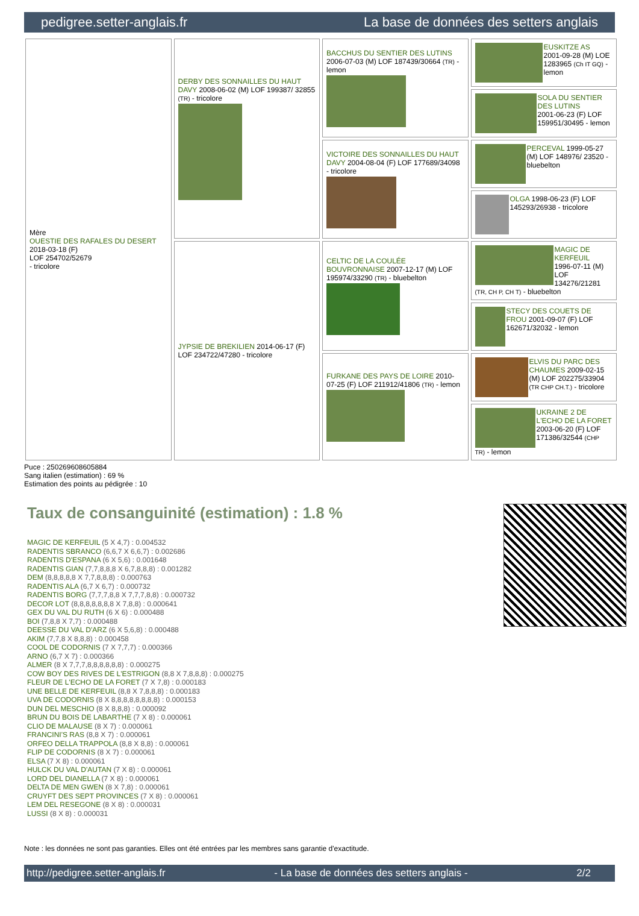pedigree.setter-anglais.fr La base de données des setters anglais
| Mère OUESTIE DES RAFALES DU DESERT 2018-03-18 (F) LOF 254702/52679 - tricolore | DERBY DES SONNAILLES DU HAUT DAVY 2008-06-02 (M) LOF 199387/ 32855 (TR) - tricolore | BACCHUS DU SENTIER DES LUTINS 2006-07-03 (M) LOF 187439/30664 (TR) - lemon | EUSKITZE AS 2001-09-28 (M) LOE 1283965 (Ch IT GQ) - lemon |
| | | | SOLA DU SENTIER DES LUTINS 2001-06-23 (F) LOF 159951/30495 - lemon |
| | | VICTOIRE DES SONNAILLES DU HAUT DAVY 2004-08-04 (F) LOF 177689/34098 - tricolore | PERCEVAL 1999-05-27 (M) LOF 148976/ 23520 - bluebelton |
| | | | OLGA 1998-06-23 (F) LOF 145293/26938 - tricolore |
| | JYPSIE DE BREKILIEN 2014-06-17 (F) LOF 234722/47280 - tricolore | CELTIC DE LA COULÉE BOUVRONNAISE 2007-12-17 (M) LOF 195974/33290 (TR) - bluebelton | MAGIC DE KERFEUIL 1996-07-11 (M) LOF 134276/21281 (TR, CH P, CH T) - bluebelton |
| | | | STECY DES COUETS DE FROU 2001-09-07 (F) LOF 162671/32032 - lemon |
| | | FURKANE DES PAYS DE LOIRE 2010-07-25 (F) LOF 211912/41806 (TR) - lemon | ELVIS DU PARC DES CHAUMES 2009-02-15 (M) LOF 202275/33904 (TR CHP CH.T.) - tricolore |
| | | | UKRAINE 2 DE L'ECHO DE LA FORET 2003-06-20 (F) LOF 171386/32544 (CHP TR) - lemon |
Puce : 250269608605884
Sang italien (estimation) : 69 %
Estimation des points au pédigrée : 10
Taux de consanguinité (estimation) : 1.8 %
MAGIC DE KERFEUIL (5 X 4,7) : 0.004532
RADENTIS SBRANCO (6,6,7 X 6,6,7) : 0.002686
RADENTIS D'ESPANA (6 X 5,6) : 0.001648
RADENTIS GIAN (7,7,8,8,8 X 6,7,8,8,8) : 0.001282
DEM (8,8,8,8,8 X 7,7,8,8,8) : 0.000763
RADENTIS ALA (6,7 X 6,7) : 0.000732
RADENTIS BORG (7,7,7,8,8 X 7,7,7,8,8) : 0.000732
DECOR LOT (8,8,8,8,8,8,8 X 7,8,8) : 0.000641
GEX DU VAL DU RUTH (6 X 6) : 0.000488
BOI (7,8,8 X 7,7) : 0.000488
DEESSE DU VAL D'ARZ (6 X 5,6,8) : 0.000488
AKIM (7,7,8 X 8,8,8) : 0.000458
COOL DE CODORNIS (7 X 7,7,7) : 0.000366
ARNO (6,7 X 7) : 0.000366
ALMER (8 X 7,7,7,8,8,8,8,8,8) : 0.000275
COW BOY DES RIVES DE L'ESTRIGON (8,8 X 7,8,8,8) : 0.000275
FLEUR DE L'ECHO DE LA FORET (7 X 7,8) : 0.000183
UNE BELLE DE KERFEUIL (8,8 X 7,8,8,8) : 0.000183
UVA DE CODORNIS (8 X 8,8,8,8,8,8,8,8) : 0.000153
DUN DEL MESCHIO (8 X 8,8,8) : 0.000092
BRUN DU BOIS DE LABARTHE (7 X 8) : 0.000061
CLIO DE MALAUSE (8 X 7) : 0.000061
FRANCINI'S RAS (8,8 X 7) : 0.000061
ORFEO DELLA TRAPPOLA (8,8 X 8,8) : 0.000061
FLIP DE CODORNIS (8 X 7) : 0.000061
ELSA (7 X 8) : 0.000061
HULCK DU VAL D'AUTAN (7 X 8) : 0.000061
LORD DEL DIANELLA (7 X 8) : 0.000061
DELTA DE MEN GWEN (8 X 7,8) : 0.000061
CRUYFT DES SEPT PROVINCES (7 X 8) : 0.000061
LEM DEL RESEGONE (8 X 8) : 0.000031
LUSSI (8 X 8) : 0.000031
Note : les données ne sont pas garanties. Elles ont été entrées par les membres sans garantie d'exactitude.
http://pedigree.setter-anglais.fr - La base de données des setters anglais - 2/2